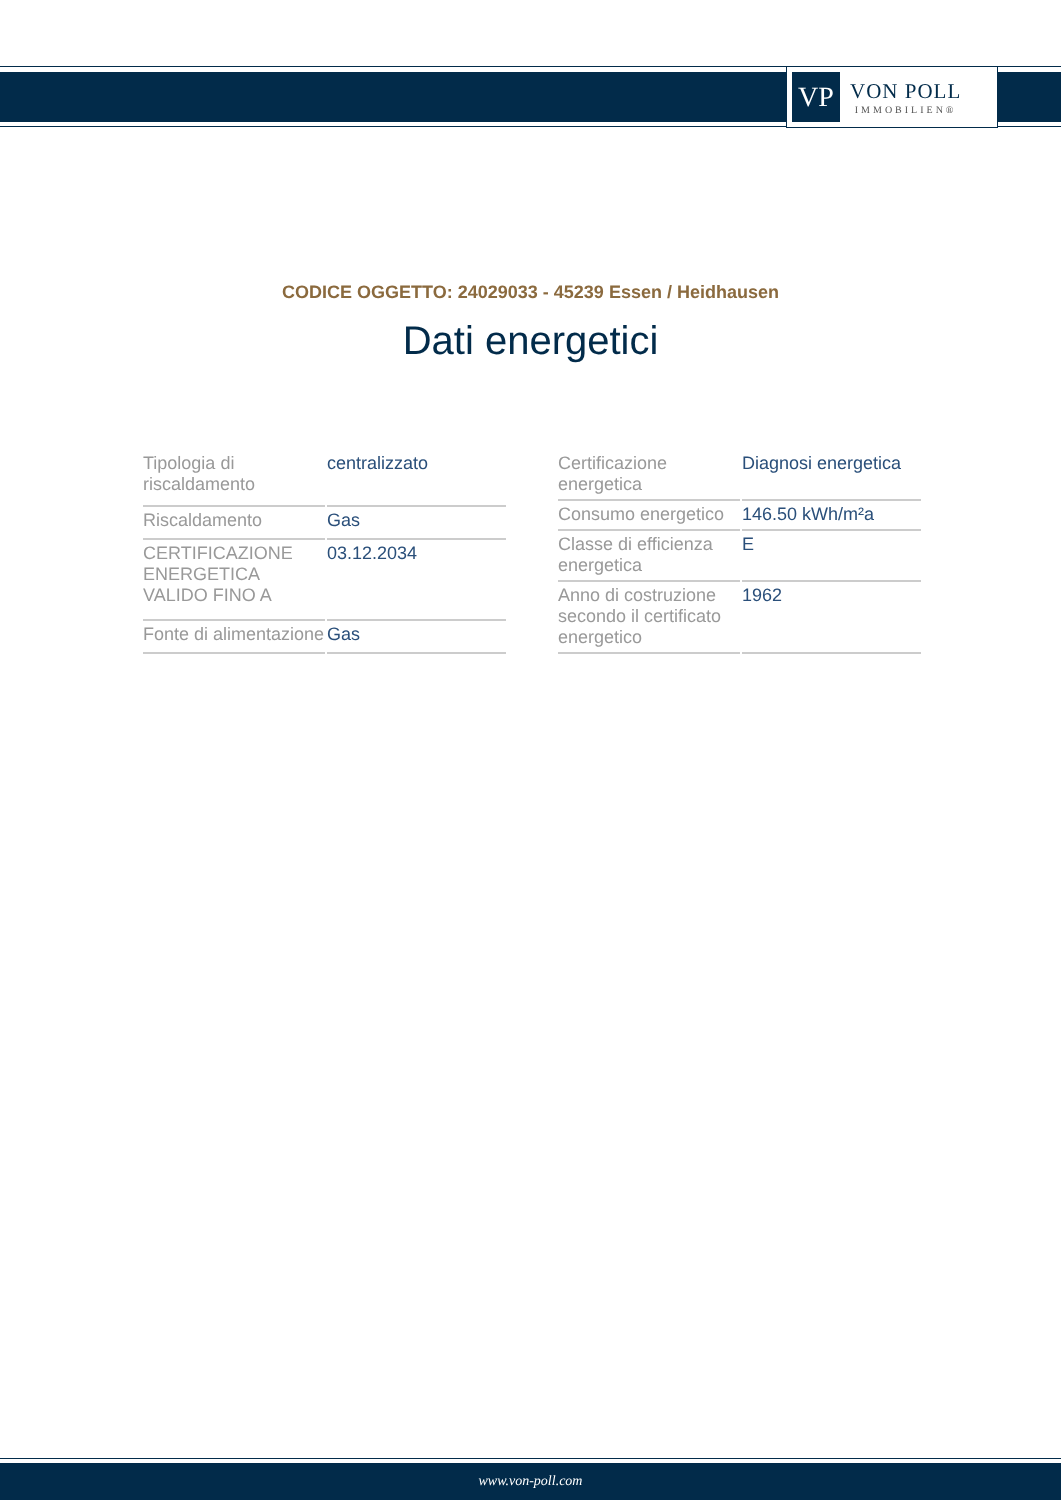VP
VON POLL
IMMOBILIEN®
CODICE OGGETTO: 24029033 - 45239 Essen / Heidhausen
Dati energetici
| Tipologia di riscaldamento | centralizzato |
| Riscaldamento | Gas |
| CERTIFICAZIONE ENERGETICA VALIDO FINO A | 03.12.2034 |
| Fonte di alimentazione | Gas |
| Certificazione energetica | Diagnosi energetica |
| Consumo energetico | 146.50 kWh/m²a |
| Classe di efficienza energetica | E |
| Anno di costruzione secondo il certificato energetico | 1962 |
www.von-poll.com